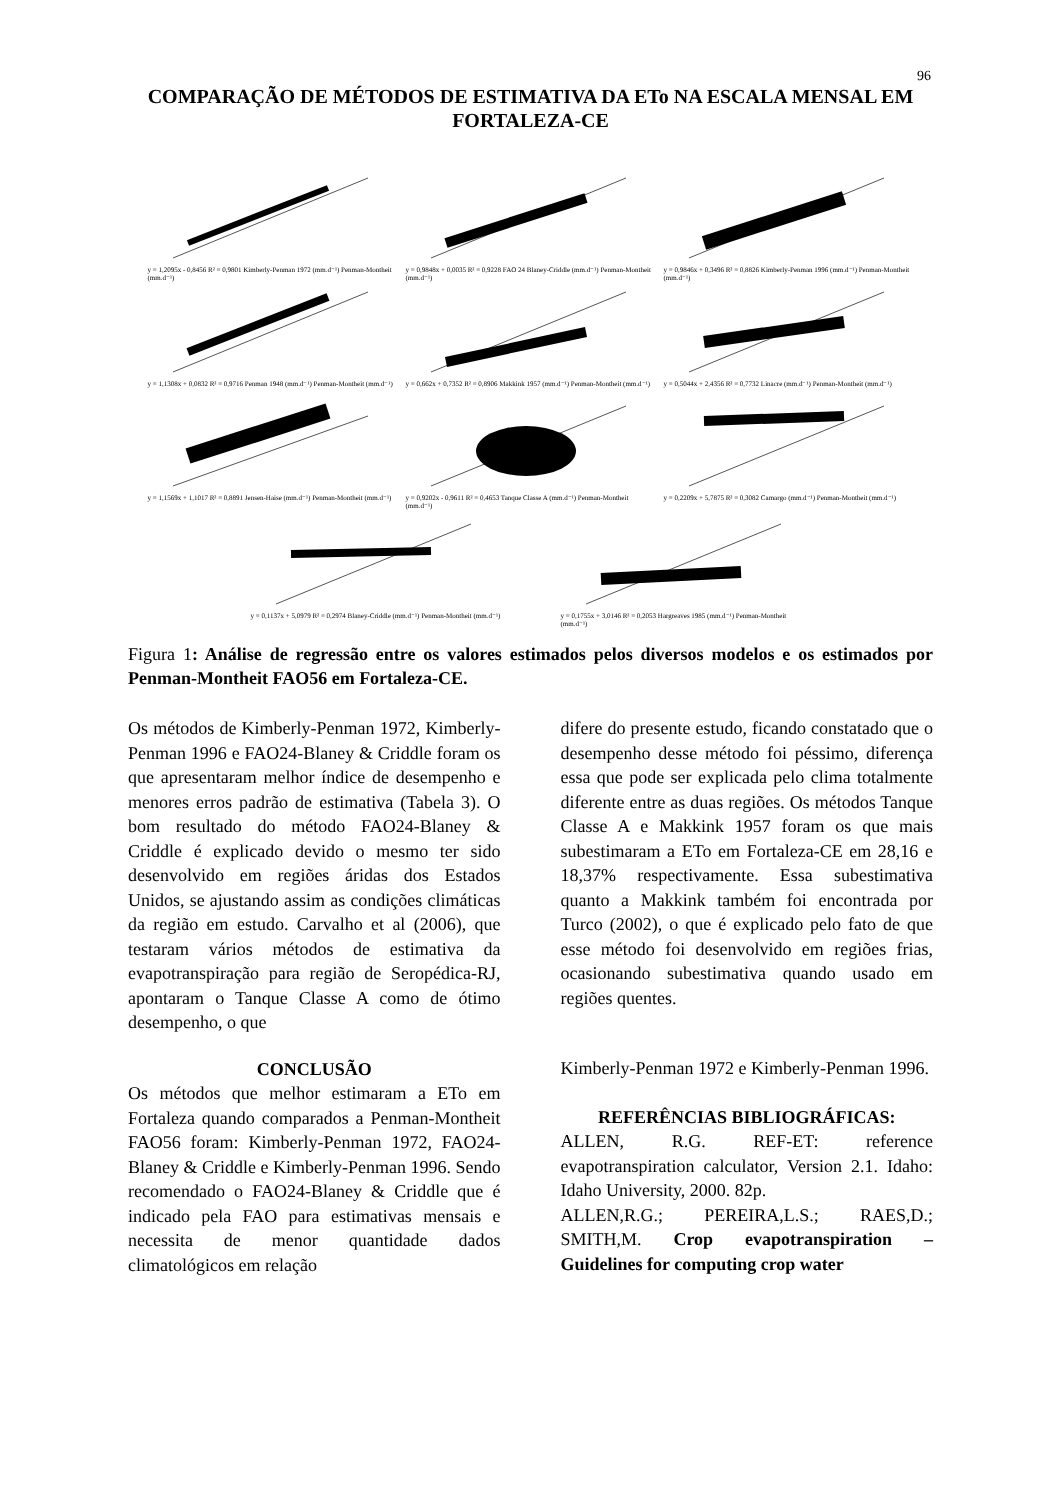96
COMPARAÇÃO DE MÉTODOS DE ESTIMATIVA DA ETo NA ESCALA MENSAL EM FORTALEZA-CE
y = 1,2095x - 0,8456 R² = 0,9801 Kimberly-Penman 1972 (mm.d⁻¹) Penman-Montheit (mm.d⁻¹)
y = 0,9848x + 0,0035 R² = 0,9228 FAO 24 Blaney-Criddle (mm.d⁻¹) Penman-Montheit (mm.d⁻¹)
y = 0,9846x + 0,3496 R² = 0,8826 Kimberly-Penman 1996 (mm.d⁻¹) Penman-Montheit (mm.d⁻¹)
y = 1,1308x + 0,0832 R² = 0,9716 Penman 1948 (mm.d⁻¹) Penman-Montheit (mm.d⁻¹)
y = 0,662x + 0,7352 R² = 0,8906 Makkink 1957 (mm.d⁻¹) Penman-Montheit (mm.d⁻¹)
y = 0,5044x + 2,4356 R² = 0,7732 Linacre (mm.d⁻¹) Penman-Montheit (mm.d⁻¹)
y = 1,1569x + 1,1017 R² = 0,8891 Jensen-Haise (mm.d⁻¹) Penman-Montheit (mm.d⁻¹)
y = 0,9202x - 0,9611 R² = 0,4653 Tanque Classe A (mm.d⁻¹) Penman-Montheit (mm.d⁻¹)
y = 0,2209x + 5,7875 R² = 0,3082 Camargo (mm.d⁻¹) Penman-Montheit (mm.d⁻¹)
y = 0,1137x + 5,0979 R² = 0,2974 Blaney-Criddle (mm.d⁻¹) Penman-Montheit (mm.d⁻¹)
y = 0,1755x + 3,0146 R² = 0,2053 Hargreaves 1985 (mm.d⁻¹) Penman-Montheit (mm.d⁻¹)
Figura 1: Análise de regressão entre os valores estimados pelos diversos modelos e os estimados por Penman-Montheit FAO56 em Fortaleza-CE.
Os métodos de Kimberly-Penman 1972, Kimberly-Penman 1996 e FAO24-Blaney & Criddle foram os que apresentaram melhor índice de desempenho e menores erros padrão de estimativa (Tabela 3). O bom resultado do método FAO24-Blaney & Criddle é explicado devido o mesmo ter sido desenvolvido em regiões áridas dos Estados Unidos, se ajustando assim as condições climáticas da região em estudo. Carvalho et al (2006), que testaram vários métodos de estimativa da evapotranspiração para região de Seropédica-RJ, apontaram o Tanque Classe A como de ótimo desempenho, o que
CONCLUSÃO
Os métodos que melhor estimaram a ETo em Fortaleza quando comparados a Penman-Montheit FAO56 foram: Kimberly-Penman 1972, FAO24-Blaney & Criddle e Kimberly-Penman 1996. Sendo recomendado o FAO24-Blaney & Criddle que é indicado pela FAO para estimativas mensais e necessita de menor quantidade dados climatológicos em relação
difere do presente estudo, ficando constatado que o desempenho desse método foi péssimo, diferença essa que pode ser explicada pelo clima totalmente diferente entre as duas regiões. Os métodos Tanque Classe A e Makkink 1957 foram os que mais subestimaram a ETo em Fortaleza-CE em 28,16 e 18,37% respectivamente. Essa subestimativa quanto a Makkink também foi encontrada por Turco (2002), o que é explicado pelo fato de que esse método foi desenvolvido em regiões frias, ocasionando subestimativa quando usado em regiões quentes.
Kimberly-Penman 1972 e Kimberly-Penman 1996.
REFERÊNCIAS BIBLIOGRÁFICAS:
ALLEN, R.G. REF-ET: reference evapotranspiration calculator, Version 2.1. Idaho: Idaho University, 2000. 82p.
ALLEN,R.G.; PEREIRA,L.S.; RAES,D.; SMITH,M. Crop evapotranspiration – Guidelines for computing crop water